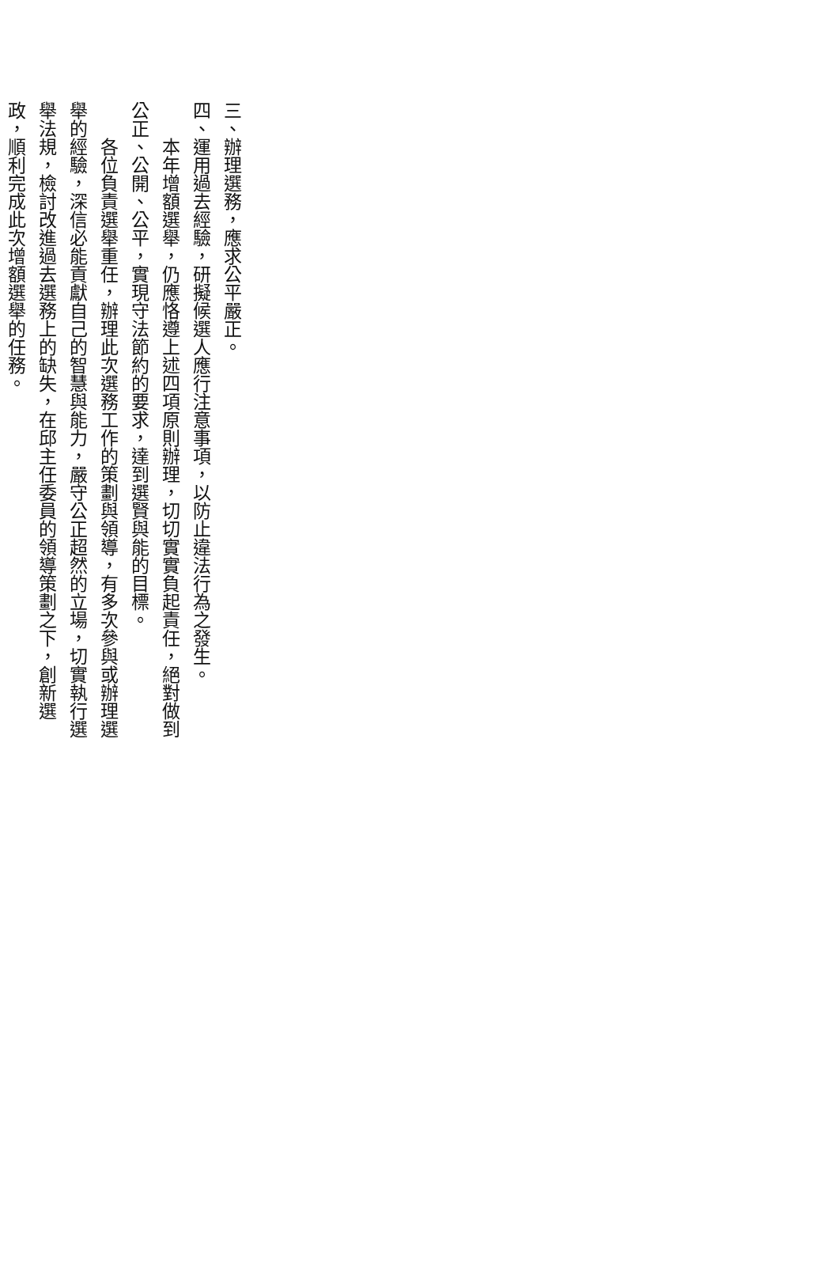三、辦理選務，應求公平嚴正。
四、運用過去經驗，研擬候選人應行注意事項，以防止違法行為之發生。
本年增額選舉，仍應恪遵上述四項原則辦理，切切實實負起責任，絕對做到公正、公開、公平，實現守法節約的要求，達到選賢與能的目標。
各位負責選舉重任，辦理此次選務工作的策劃與領導，有多次參與或辦理選舉的經驗，深信必能貢獻自己的智慧與能力，嚴守公正超然的立場，切實執行選舉法規，檢討改進過去選務上的缺失，在邱主任委員的領導策劃之下，創新選政，順利完成此次增額選舉的任務。